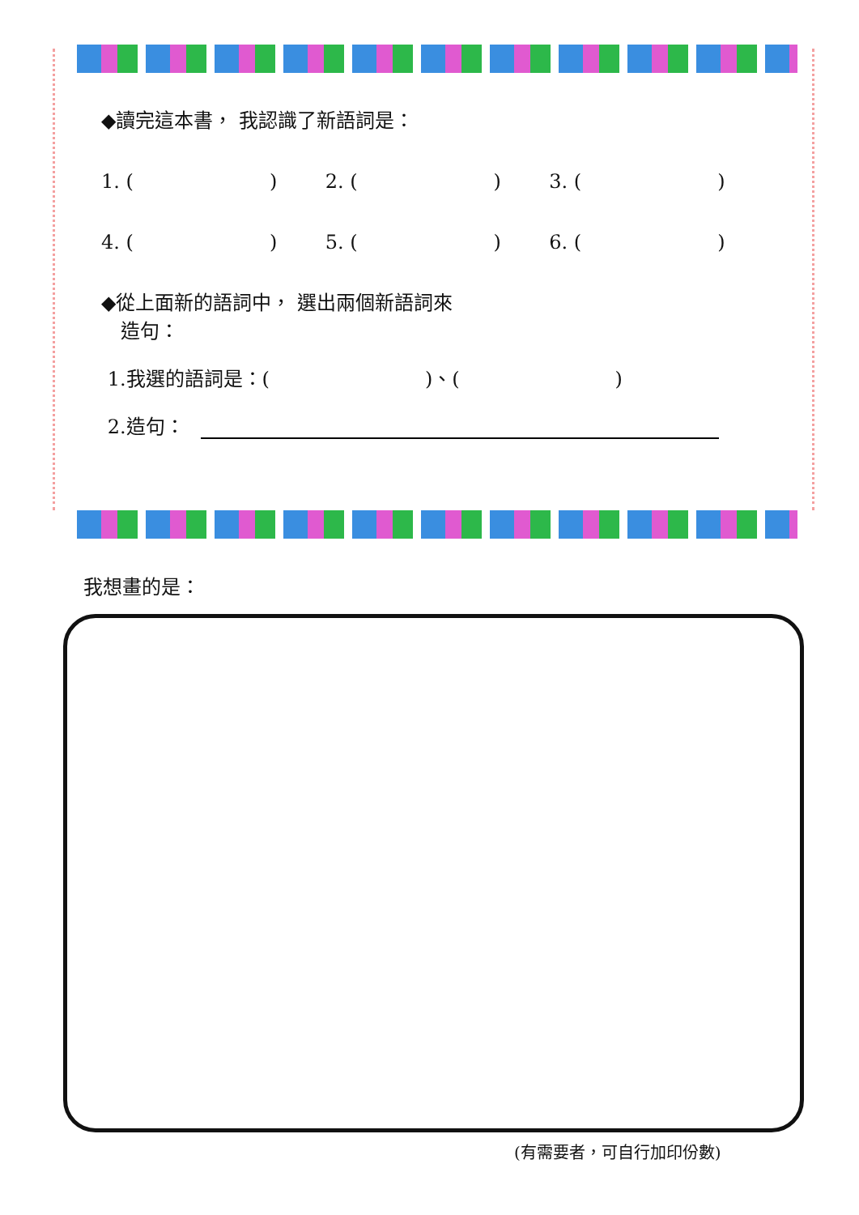◆讀完這本書， 我認識了新語詞是：
1. (　　　　　　　) 2. (　　　　　　　) 3. (　　　　　　　)
4. (　　　　　　　) 5. (　　　　　　　) 6. (　　　　　　　)
◆從上面新的語詞中， 選出兩個新語詞來
　造句：
1.我選的語詞是：(　　　　　　　　)、(　　　　　　　　)
2.造句：
我想畫的是：
(有需要者，可自行加印份數)